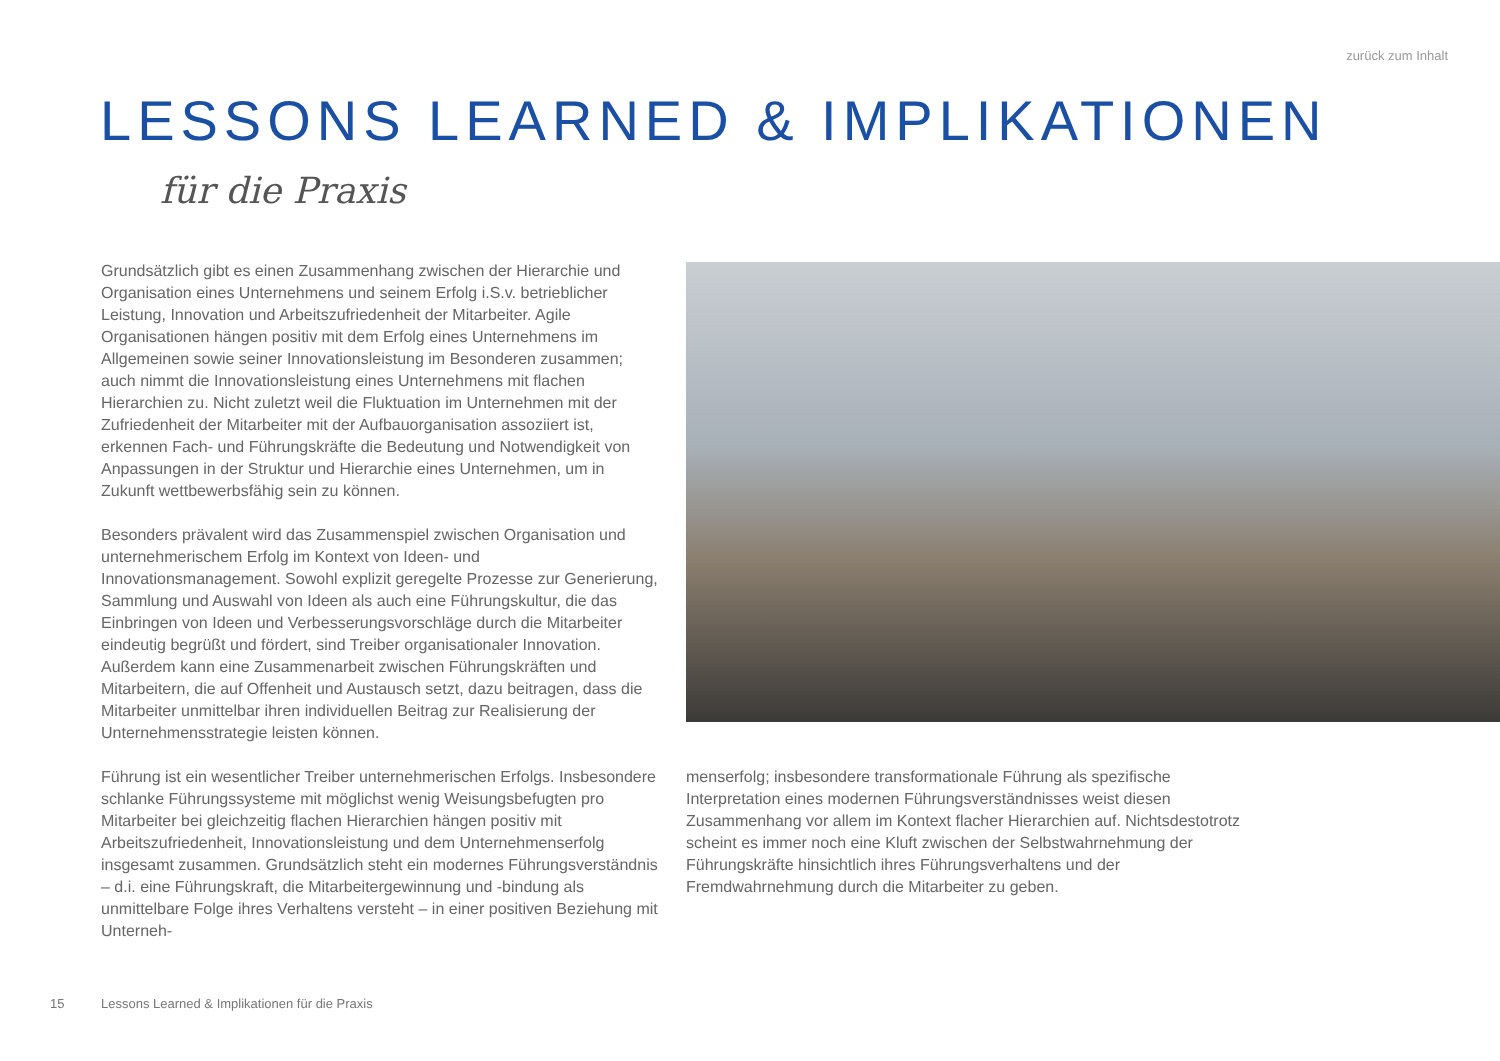zurück zum Inhalt
LESSONS LEARNED & IMPLIKATIONEN
für die Praxis
Grundsätzlich gibt es einen Zusammenhang zwischen der Hierarchie und Organisation eines Unternehmens und seinem Erfolg i.S.v. betrieblicher Leistung, Innovation und Arbeitszufriedenheit der Mitarbeiter. Agile Organisationen hängen positiv mit dem Erfolg eines Unternehmens im Allgemeinen sowie seiner Innovationsleistung im Besonderen zusammen; auch nimmt die Innovationsleistung eines Unternehmens mit flachen Hierarchien zu. Nicht zuletzt weil die Fluktuation im Unternehmen mit der Zufriedenheit der Mitarbeiter mit der Aufbauorganisation assoziiert ist, erkennen Fach- und Führungskräfte die Bedeutung und Notwendigkeit von Anpassungen in der Struktur und Hierarchie eines Unternehmen, um in Zukunft wettbewerbsfähig sein zu können.
Besonders prävalent wird das Zusammenspiel zwischen Organisation und unternehmerischem Erfolg im Kontext von Ideen- und Innovationsmanagement. Sowohl explizit geregelte Prozesse zur Generierung, Sammlung und Auswahl von Ideen als auch eine Führungskultur, die das Einbringen von Ideen und Verbesserungsvorschläge durch die Mitarbeiter eindeutig begrüßt und fördert, sind Treiber organisationaler Innovation. Außerdem kann eine Zusammenarbeit zwischen Führungskräften und Mitarbeitern, die auf Offenheit und Austausch setzt, dazu beitragen, dass die Mitarbeiter unmittelbar ihren individuellen Beitrag zur Realisierung der Unternehmensstrategie leisten können.
Führung ist ein wesentlicher Treiber unternehmerischen Erfolgs. Insbesondere schlanke Führungssysteme mit möglichst wenig Weisungsbefugten pro Mitarbeiter bei gleichzeitig flachen Hierarchien hängen positiv mit Arbeitszufriedenheit, Innovationsleistung und dem Unternehmenserfolg insgesamt zusammen. Grundsätzlich steht ein modernes Führungsverständnis – d.i. eine Führungskraft, die Mitarbeitergewinnung und -bindung als unmittelbare Folge ihres Verhaltens versteht – in einer positiven Beziehung mit Unterneh-
menserfolg; insbesondere transformationale Führung als spezifische Interpretation eines modernen Führungsverständnisses weist diesen Zusammenhang vor allem im Kontext flacher Hierarchien auf. Nichtsdestotrotz scheint es immer noch eine Kluft zwischen der Selbstwahrnehmung der Führungskräfte hinsichtlich ihres Führungsverhaltens und der Fremdwahrnehmung durch die Mitarbeiter zu geben.
15
Lessons Learned & Implikationen für die Praxis